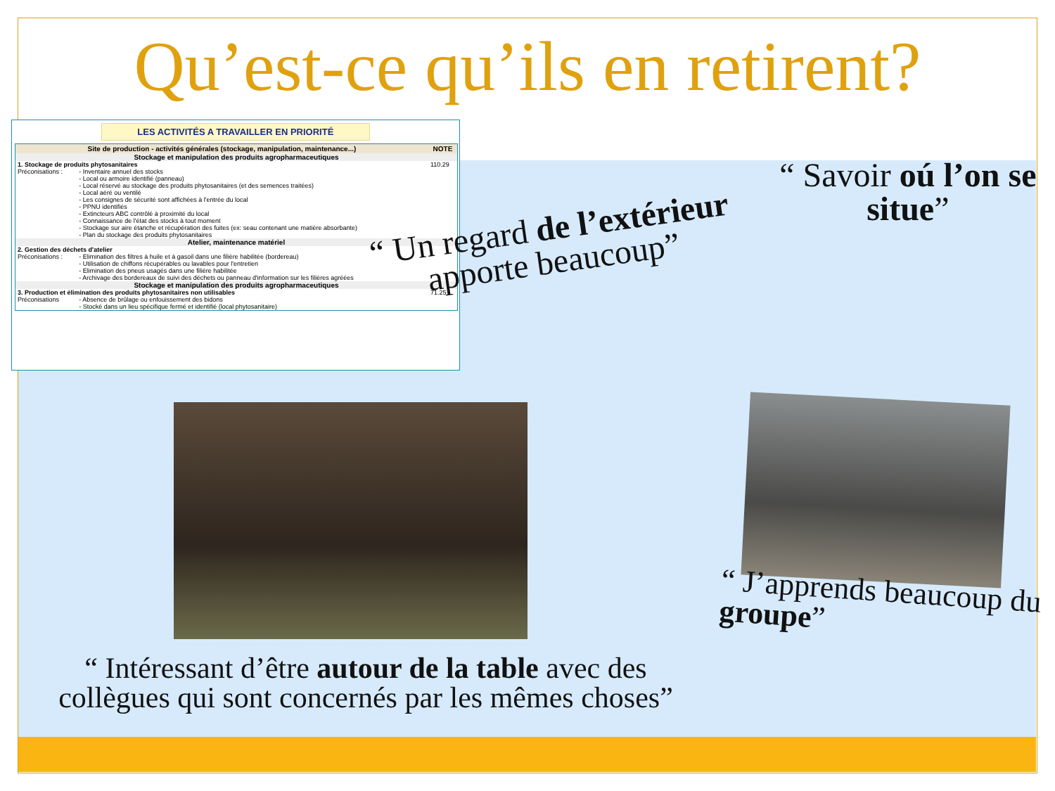Qu’est-ce qu’ils en retirent?
LES ACTIVITÉS A TRAVAILLER EN PRIORITÉ
| Site de production - activités générales (stockage, manipulation, maintenance...) | | NOTE |
| --- | --- | --- |
| Stockage et manipulation des produits agropharmaceutiques | | |
| 1. Stockage de produits phytosanitaires | | 110.29 |
| Préconisations : | - Inventaire annuel des stocks - Local ou armoire identifié (panneau) - Local réservé au stockage des produits phytosanitaires (et des semences traitées) - Local aéré ou ventilé - Les consignes de sécurité sont affichées à l'entrée du local - PPNU identifiés - Extincteurs ABC contrôlé à proximité du local - Connaissance de l'état des stocks à tout moment - Stockage sur aire étanche et récupération des fuites (ex: seau contenant une matière absorbante) - Plan du stockage des produits phytosanitaires | |
| Atelier, maintenance matériel | | |
| 2. Gestion des déchets d'atelier | | |
| Préconisations : | - Elimination des filtres à huile et à gasoil dans une filière habilitée (bordereau) - Utilisation de chiffons récupérables ou lavables pour l'entretien - Elimination des pneus usagés dans une filière habilitée - Archivage des bordereaux de suivi des déchets ou panneau d'information sur les filières agréées | |
| Stockage et manipulation des produits agropharmaceutiques | | |
| 3. Production et élimination des produits phytosanitaires non utilisables | | 71.25 |
| Préconisations | - Absence de brûlage ou enfouissement des bidons - Stocké dans un lieu spécifique fermé et identifié (local phytosanitaire) | |
“ Un regard de l’extérieur apporte beaucoup”
“ Savoir oú l’on se situe”
“ Intéressant d’être autour de la table avec des collègues qui sont concernés par les mêmes choses”
“ J’apprends beaucoup du groupe”